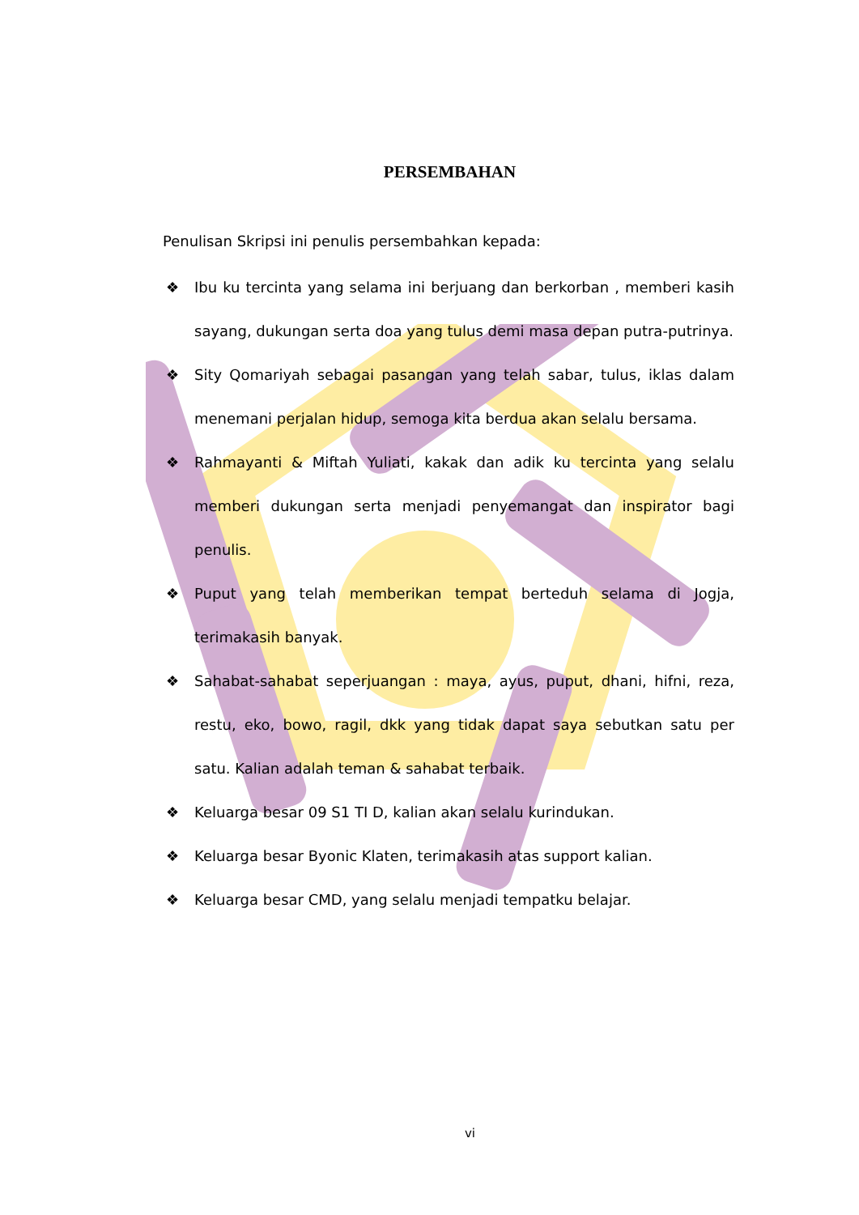PERSEMBAHAN
Penulisan Skripsi ini penulis persembahkan kepada:
❖ Ibu ku tercinta yang selama ini berjuang dan berkorban , memberi kasih sayang, dukungan serta doa yang tulus demi masa depan putra-putrinya.
❖ Sity Qomariyah sebagai pasangan yang telah sabar, tulus, iklas dalam menemani perjalan hidup, semoga kita berdua akan selalu bersama.
❖ Rahmayanti & Miftah Yuliati, kakak dan adik ku tercinta yang selalu memberi dukungan serta menjadi penyemangat dan inspirator bagi penulis.
❖ Puput yang telah memberikan tempat berteduh selama di Jogja, terimakasih banyak.
❖ Sahabat-sahabat seperjuangan : maya, ayus, puput, dhani, hifni, reza, restu, eko, bowo, ragil, dkk yang tidak dapat saya sebutkan satu per satu. Kalian adalah teman & sahabat terbaik.
❖ Keluarga besar 09 S1 TI D, kalian akan selalu kurindukan.
❖ Keluarga besar Byonic Klaten, terimakasih atas support kalian.
❖ Keluarga besar CMD, yang selalu menjadi tempatku belajar.
vi